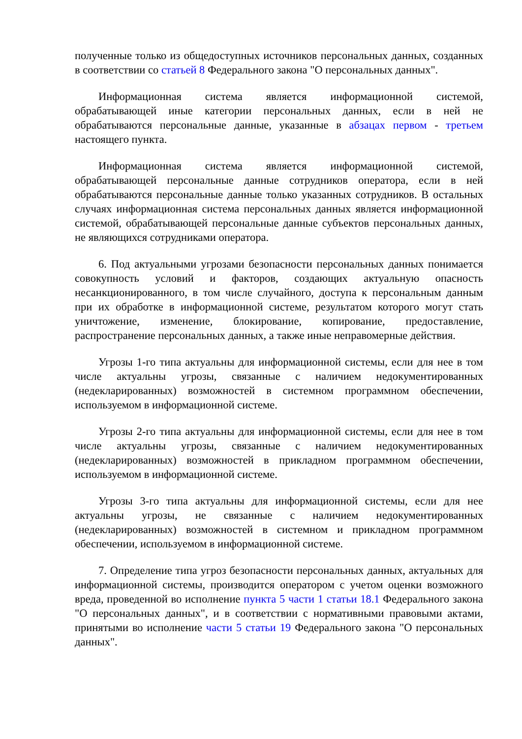полученные только из общедоступных источников персональных данных, созданных в соответствии со статьей 8 Федерального закона "О персональных данных".
Информационная система является информационной системой, обрабатывающей иные категории персональных данных, если в ней не обрабатываются персональные данные, указанные в абзацах первом - третьем настоящего пункта.
Информационная система является информационной системой, обрабатывающей персональные данные сотрудников оператора, если в ней обрабатываются персональные данные только указанных сотрудников. В остальных случаях информационная система персональных данных является информационной системой, обрабатывающей персональные данные субъектов персональных данных, не являющихся сотрудниками оператора.
6. Под актуальными угрозами безопасности персональных данных понимается совокупность условий и факторов, создающих актуальную опасность несанкционированного, в том числе случайного, доступа к персональным данным при их обработке в информационной системе, результатом которого могут стать уничтожение, изменение, блокирование, копирование, предоставление, распространение персональных данных, а также иные неправомерные действия.
Угрозы 1-го типа актуальны для информационной системы, если для нее в том числе актуальны угрозы, связанные с наличием недокументированных (недекларированных) возможностей в системном программном обеспечении, используемом в информационной системе.
Угрозы 2-го типа актуальны для информационной системы, если для нее в том числе актуальны угрозы, связанные с наличием недокументированных (недекларированных) возможностей в прикладном программном обеспечении, используемом в информационной системе.
Угрозы 3-го типа актуальны для информационной системы, если для нее актуальны угрозы, не связанные с наличием недокументированных (недекларированных) возможностей в системном и прикладном программном обеспечении, используемом в информационной системе.
7. Определение типа угроз безопасности персональных данных, актуальных для информационной системы, производится оператором с учетом оценки возможного вреда, проведенной во исполнение пункта 5 части 1 статьи 18.1 Федерального закона "О персональных данных", и в соответствии с нормативными правовыми актами, принятыми во исполнение части 5 статьи 19 Федерального закона "О персональных данных".